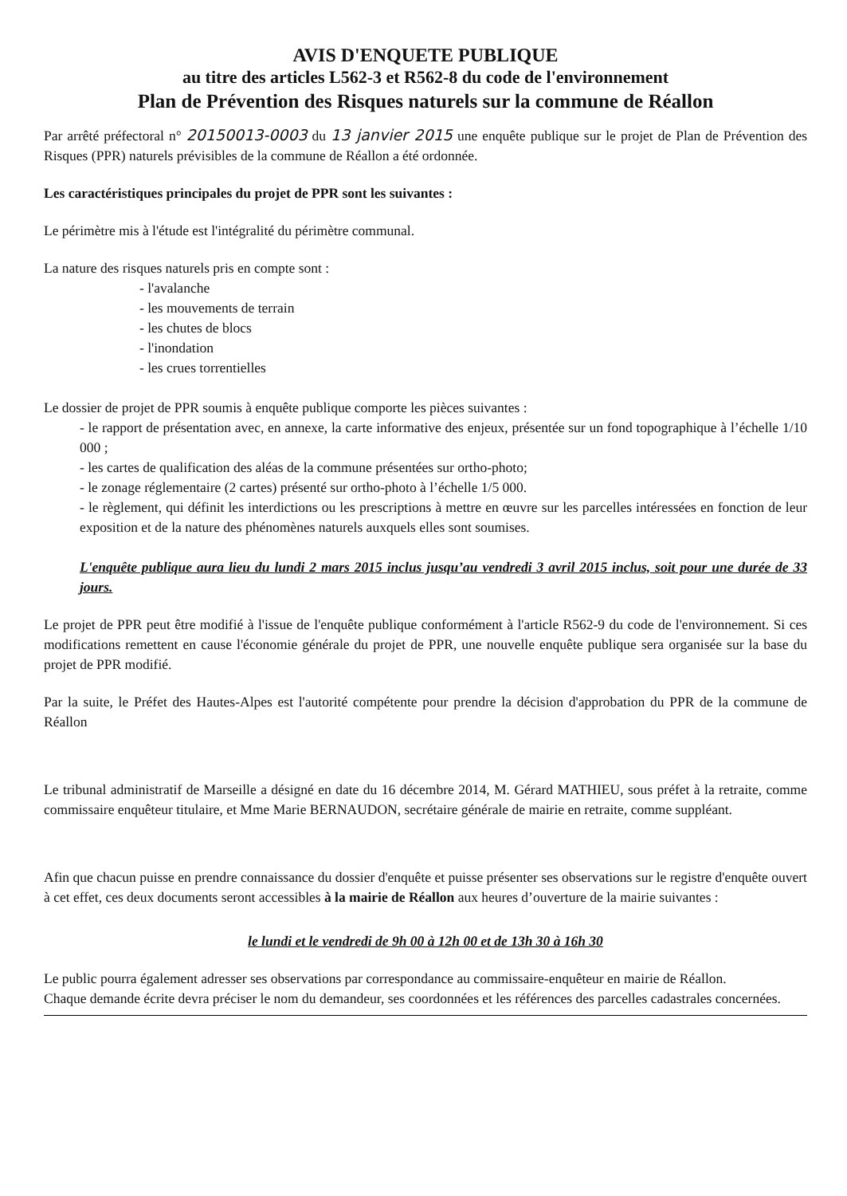AVIS D'ENQUETE PUBLIQUE
au titre des articles L562-3 et R562-8 du code de l'environnement
Plan de Prévention des Risques naturels sur la commune de Réallon
Par arrêté préfectoral n° 20150013-0003 du 13 janvier 2015 une enquête publique sur le projet de Plan de Prévention des Risques (PPR) naturels prévisibles de la commune de Réallon a été ordonnée.
Les caractéristiques principales du projet de PPR sont les suivantes :
Le périmètre mis à l'étude est l'intégralité du périmètre communal.
La nature des risques naturels pris en compte sont :
- l'avalanche
- les mouvements de terrain
- les chutes de blocs
- l'inondation
- les crues torrentielles
Le dossier de projet de PPR soumis à enquête publique comporte les pièces suivantes :
- le rapport de présentation avec, en annexe, la carte informative des enjeux, présentée sur un fond topographique à l’échelle 1/10 000 ;
- les cartes de qualification des aléas de la commune présentées sur ortho-photo;
- le zonage réglementaire (2 cartes) présenté sur ortho-photo à l’échelle 1/5 000.
- le règlement, qui définit les interdictions ou les prescriptions à mettre en œuvre sur les parcelles intéressées en fonction de leur exposition et de la nature des phénomènes naturels auxquels elles sont soumises.
L'enquête publique aura lieu du lundi 2 mars 2015 inclus jusqu’au vendredi 3 avril 2015 inclus, soit pour une durée de 33 jours.
Le projet de PPR peut être modifié à l'issue de l'enquête publique conformément à l'article R562-9 du code de l'environnement. Si ces modifications remettent en cause l'économie générale du projet de PPR, une nouvelle enquête publique sera organisée sur la base du projet de PPR modifié.
Par la suite, le Préfet des Hautes-Alpes est l'autorité compétente pour prendre la décision d'approbation du PPR de la commune de Réallon
Le tribunal administratif de Marseille a désigné en date du 16 décembre 2014, M. Gérard MATHIEU, sous préfet à la retraite, comme commissaire enquêteur titulaire, et Mme Marie BERNAUDON, secrétaire générale de mairie en retraite, comme suppléant.
Afin que chacun puisse en prendre connaissance du dossier d'enquête et puisse présenter ses observations sur le registre d'enquête ouvert à cet effet, ces deux documents seront accessibles à la mairie de Réallon aux heures d’ouverture de la mairie suivantes :
le lundi et le vendredi de 9h 00 à 12h 00 et de 13h 30 à 16h 30
Le public pourra également adresser ses observations par correspondance au commissaire-enquêteur en mairie de Réallon.
Chaque demande écrite devra préciser le nom du demandeur, ses coordonnées et les références des parcelles cadastrales concernées.